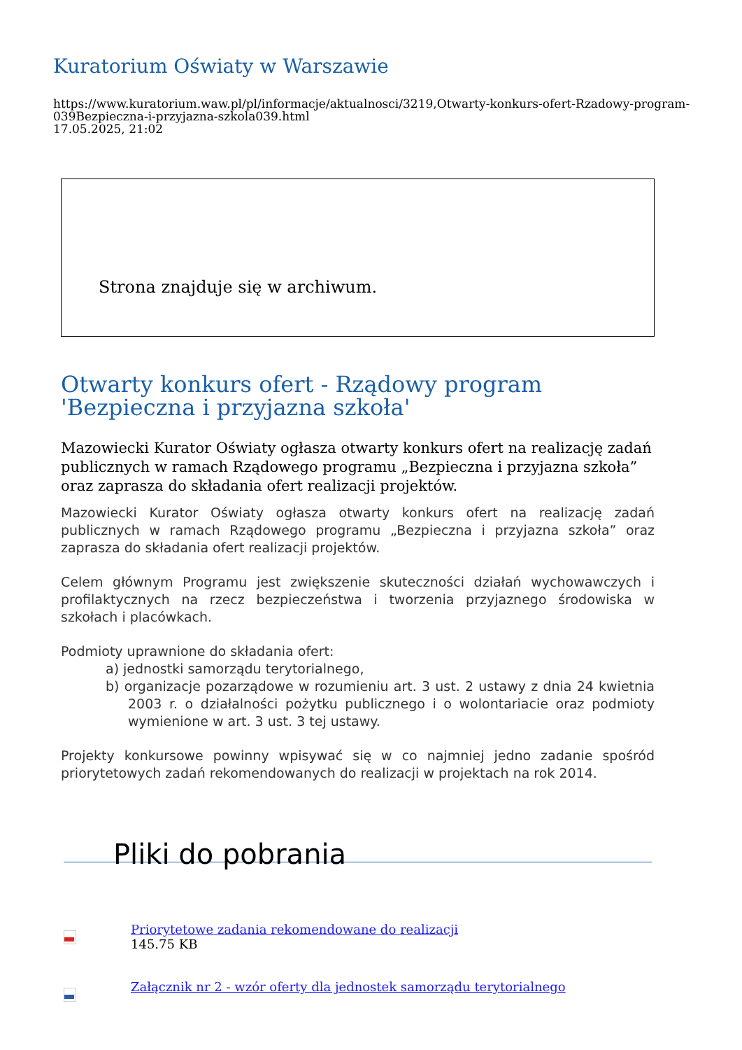Kuratorium Oświaty w Warszawie
https://www.kuratorium.waw.pl/pl/informacje/aktualnosci/3219,Otwarty-konkurs-ofert-Rzadowy-program-039Bezpieczna-i-przyjazna-szkola039.html
17.05.2025, 21:02
Strona znajduje się w archiwum.
Otwarty konkurs ofert - Rządowy program 'Bezpieczna i przyjazna szkoła'
Mazowiecki Kurator Oświaty ogłasza otwarty konkurs ofert na realizację zadań publicznych w ramach Rządowego programu „Bezpieczna i przyjazna szkoła” oraz zaprasza do składania ofert realizacji projektów.
Mazowiecki Kurator Oświaty ogłasza otwarty konkurs ofert na realizację zadań publicznych w ramach Rządowego programu „Bezpieczna i przyjazna szkoła” oraz zaprasza do składania ofert realizacji projektów.
Celem głównym Programu jest zwiększenie skuteczności działań wychowawczych i profilaktycznych na rzecz bezpieczeństwa i tworzenia przyjaznego środowiska w szkołach i placówkach.
Podmioty uprawnione do składania ofert:
a) jednostki samorządu terytorialnego,
b) organizacje pozarządowe w rozumieniu art. 3 ust. 2 ustawy z dnia 24 kwietnia 2003 r. o działalności pożytku publicznego i o wolontariacie oraz podmioty wymienione w art. 3 ust. 3 tej ustawy.
Projekty konkursowe powinny wpisywać się w co najmniej jedno zadanie spośród priorytetowych zadań rekomendowanych do realizacji w projektach na rok 2014.
Pliki do pobrania
Priorytetowe zadania rekomendowane do realizacji
145.75 KB
Załącznik nr 2 - wzór oferty dla jednostek samorządu terytorialnego